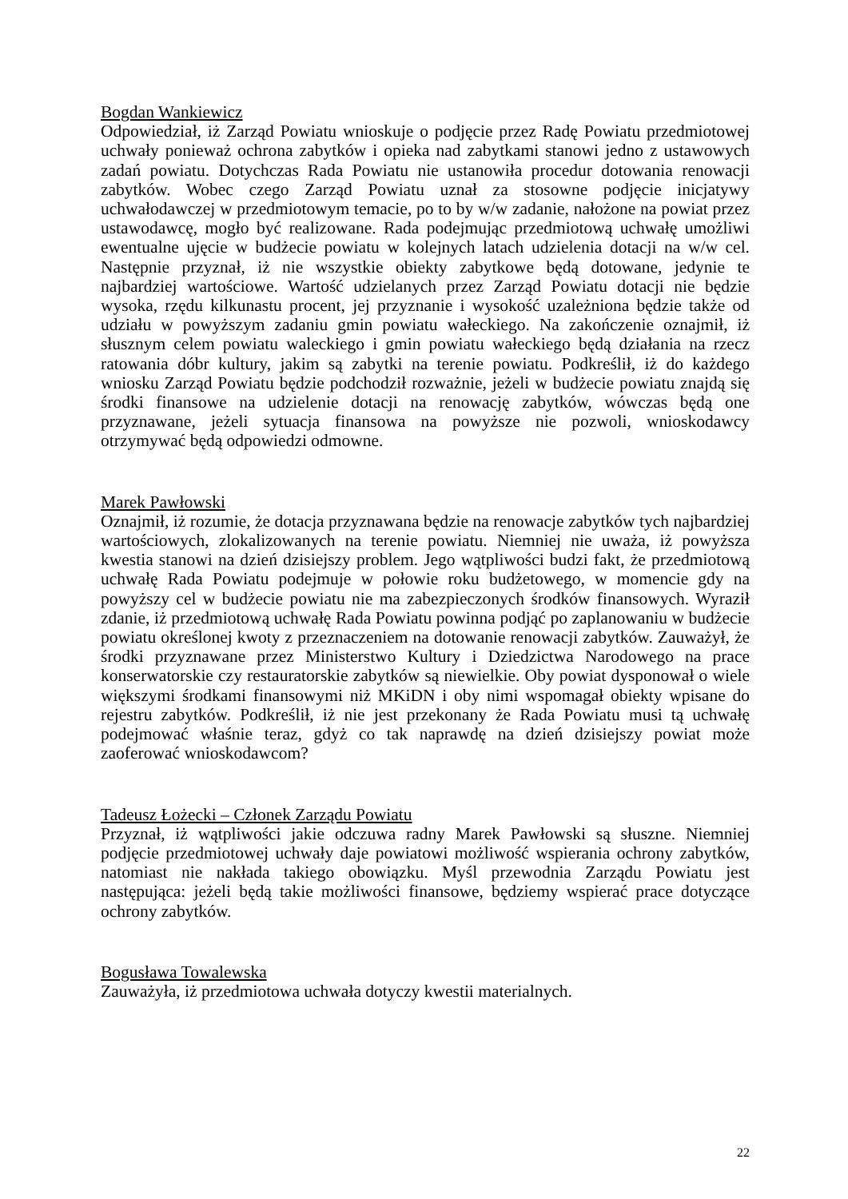Bogdan Wankiewicz
Odpowiedział, iż Zarząd Powiatu wnioskuje o podjęcie przez Radę Powiatu przedmiotowej uchwały ponieważ ochrona zabytków i opieka nad zabytkami stanowi jedno z ustawowych zadań powiatu. Dotychczas Rada Powiatu nie ustanowiła procedur dotowania renowacji zabytków. Wobec czego Zarząd Powiatu uznał za stosowne podjęcie inicjatywy uchwałodawczej w przedmiotowym temacie, po to by w/w zadanie, nałożone na powiat przez ustawodawcę, mogło być realizowane. Rada podejmując przedmiotową uchwałę umożliwi ewentualne ujęcie w budżecie powiatu w kolejnych latach udzielenia dotacji na w/w cel. Następnie przyznał, iż nie wszystkie obiekty zabytkowe będą dotowane, jedynie te najbardziej wartościowe. Wartość udzielanych przez Zarząd Powiatu dotacji nie będzie wysoka, rzędu kilkunastu procent, jej przyznanie i wysokość uzależniona będzie także od udziału w powyższym zadaniu gmin powiatu wałeckiego. Na zakończenie oznajmił, iż słusznym celem powiatu waleckiego i gmin powiatu wałeckiego będą działania na rzecz ratowania dóbr kultury, jakim są zabytki na terenie powiatu. Podkreślił, iż do każdego wniosku Zarząd Powiatu będzie podchodził rozważnie, jeżeli w budżecie powiatu znajdą się środki finansowe na udzielenie dotacji na renowację zabytków, wówczas będą one przyznawane, jeżeli sytuacja finansowa na powyższe nie pozwoli, wnioskodawcy otrzymywać będą odpowiedzi odmowne.
Marek Pawłowski
Oznajmił, iż rozumie, że dotacja przyznawana będzie na renowacje zabytków tych najbardziej wartościowych, zlokalizowanych na terenie powiatu. Niemniej nie uważa, iż powyższa kwestia stanowi na dzień dzisiejszy problem. Jego wątpliwości budzi fakt, że przedmiotową uchwałę Rada Powiatu podejmuje w połowie roku budżetowego, w momencie gdy na powyższy cel w budżecie powiatu nie ma zabezpieczonych środków finansowych. Wyraził zdanie, iż przedmiotową uchwałę Rada Powiatu powinna podjąć po zaplanowaniu w budżecie powiatu określonej kwoty z przeznaczeniem na dotowanie renowacji zabytków. Zauważył, że środki przyznawane przez Ministerstwo Kultury i Dziedzictwa Narodowego na prace konserwatorskie czy restauratorskie zabytków są niewielkie. Oby powiat dysponował o wiele większymi środkami finansowymi niż MKiDN i oby nimi wspomagał obiekty wpisane do rejestru zabytków. Podkreślił, iż nie jest przekonany że Rada Powiatu musi tą uchwałę podejmować właśnie teraz, gdyż co tak naprawdę na dzień dzisiejszy powiat może zaoferować wnioskodawcom?
Tadeusz Łożecki – Członek Zarządu Powiatu
Przyznał, iż wątpliwości jakie odczuwa radny Marek Pawłowski są słuszne. Niemniej podjęcie przedmiotowej uchwały daje powiatowi możliwość wspierania ochrony zabytków, natomiast nie nakłada takiego obowiązku. Myśl przewodnia Zarządu Powiatu jest następująca: jeżeli będą takie możliwości finansowe, będziemy wspierać prace dotyczące ochrony zabytków.
Bogusława Towalewska
Zauważyła, iż przedmiotowa uchwała dotyczy kwestii materialnych.
22